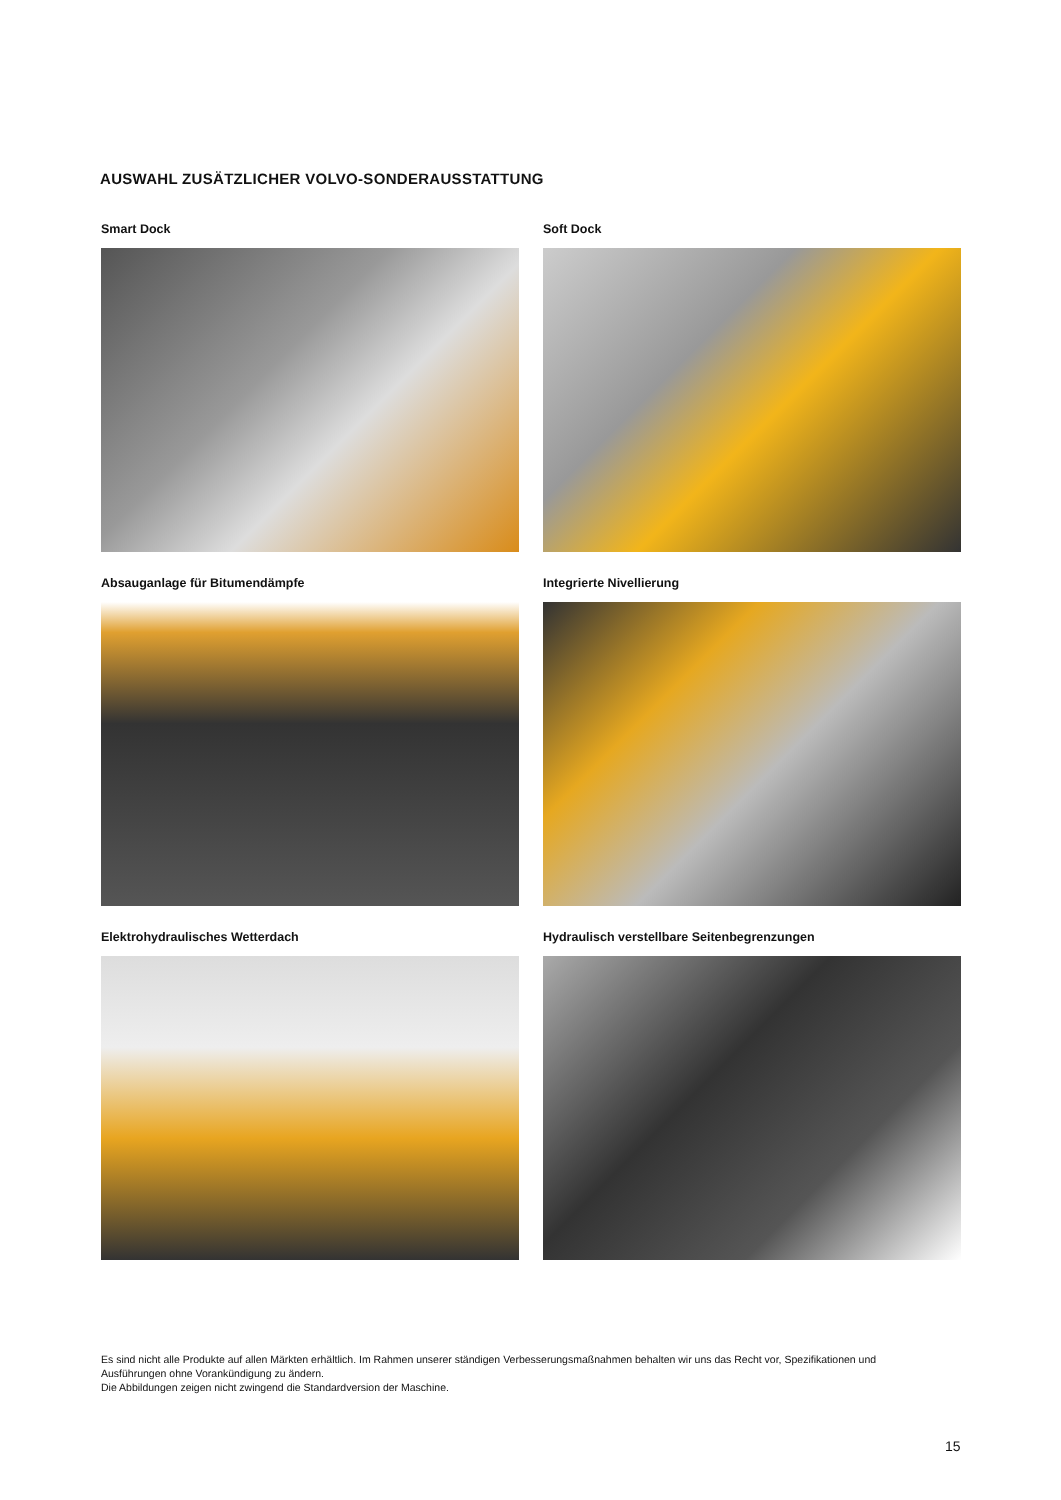AUSWAHL ZUSÄTZLICHER VOLVO-SONDERAUSSTATTUNG
Smart Dock
Soft Dock
Absauganlage für Bitumendämpfe
Integrierte Nivellierung
Elektrohydraulisches Wetterdach
Hydraulisch verstellbare Seitenbegrenzungen
Es sind nicht alle Produkte auf allen Märkten erhältlich. Im Rahmen unserer ständigen Verbesserungsmaßnahmen behalten wir uns das Recht vor, Spezifikationen und Ausführungen ohne Vorankündigung zu ändern.
Die Abbildungen zeigen nicht zwingend die Standardversion der Maschine.
15